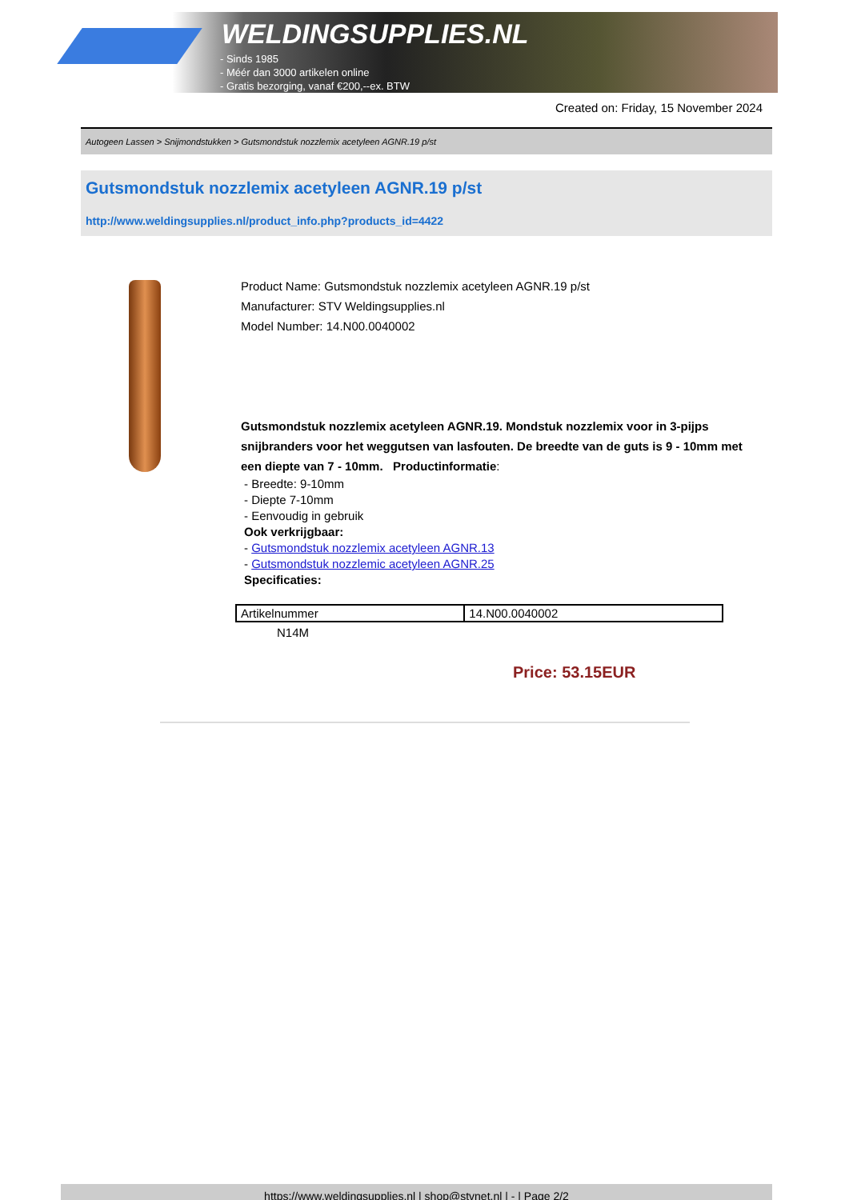WELDINGSUPPLIES.NL
- Sinds 1985
- Méér dan 3000 artikelen online
- Gratis bezorging, vanaf €200,--ex. BTW
Created on: Friday, 15 November 2024
Autogeen Lassen > Snijmondstukken > Gutsmondstuk nozzlemix acetyleen AGNR.19 p/st
Gutsmondstuk nozzlemix acetyleen AGNR.19 p/st
http://www.weldingsupplies.nl/product_info.php?products_id=4422
Product Name: Gutsmondstuk nozzlemix acetyleen AGNR.19 p/st
Manufacturer: STV Weldingsupplies.nl
Model Number: 14.N00.0040002
Gutsmondstuk nozzlemix acetyleen AGNR.19. Mondstuk nozzlemix voor in 3-pijps snijbranders voor het weggutsen van lasfouten. De breedte van de guts is 9 - 10mm met een diepte van 7 - 10mm. Productinformatie:
- Breedte: 9-10mm
- Diepte 7-10mm
- Eenvoudig in gebruik
Ook verkrijgbaar:
- Gutsmondstuk nozzlemix acetyleen AGNR.13
- Gutsmondstuk nozzlemic acetyleen AGNR.25
Specificaties:
| Artikelnummer | 14.N00.0040002 |
N14M
Price: 53.15EUR
https://www.weldingsupplies.nl | shop@stvnet.nl | - | Page 2/2